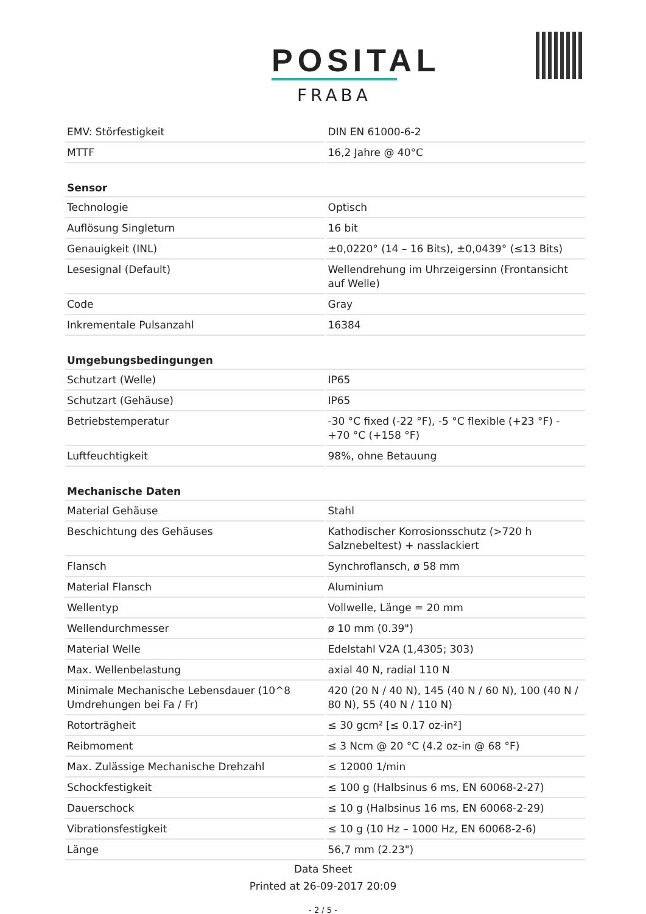POSITAL
FRABA
| EMV: Störfestigkeit | DIN EN 61000-6-2 |
| MTTF | 16,2 Jahre @ 40°C |
| Sensor | |
| Technologie | Optisch |
| Auflösung Singleturn | 16 bit |
| Genauigkeit (INL) | ±0,0220° (14 – 16 Bits), ±0,0439° (≤13 Bits) |
| Lesesignal (Default) | Wellendrehung im Uhrzeigersinn (Frontansicht auf Welle) |
| Code | Gray |
| Inkrementale Pulsanzahl | 16384 |
| Umgebungsbedingungen | |
| Schutzart (Welle) | IP65 |
| Schutzart (Gehäuse) | IP65 |
| Betriebstemperatur | -30 °C fixed (-22 °F), -5 °C flexible (+23 °F) - +70 °C (+158 °F) |
| Luftfeuchtigkeit | 98%, ohne Betauung |
| Mechanische Daten | |
| Material Gehäuse | Stahl |
| Beschichtung des Gehäuses | Kathodischer Korrosionsschutz (>720 h Salznebeltest) + nasslackiert |
| Flansch | Synchroflansch, ø 58 mm |
| Material Flansch | Aluminium |
| Wellentyp | Vollwelle, Länge = 20 mm |
| Wellendurchmesser | ø 10 mm (0.39") |
| Material Welle | Edelstahl V2A (1,4305; 303) |
| Max. Wellenbelastung | axial 40 N, radial 110 N |
| Minimale Mechanische Lebensdauer (10^8 Umdrehungen bei Fa / Fr) | 420 (20 N / 40 N), 145 (40 N / 60 N), 100 (40 N / 80 N), 55 (40 N / 110 N) |
| Rotorträgheit | ≤ 30 gcm² [≤ 0.17 oz-in²] |
| Reibmoment | ≤ 3 Ncm @ 20 °C (4.2 oz-in @ 68 °F) |
| Max. Zulässige Mechanische Drehzahl | ≤ 12000 1/min |
| Schockfestigkeit | ≤ 100 g (Halbsinus 6 ms, EN 60068-2-27) |
| Dauerschock | ≤ 10 g (Halbsinus 16 ms, EN 60068-2-29) |
| Vibrationsfestigkeit | ≤ 10 g (10 Hz – 1000 Hz, EN 60068-2-6) |
| Länge | 56,7 mm (2.23") |
Data Sheet
Printed at 26-09-2017 20:09
- 2 / 5 -